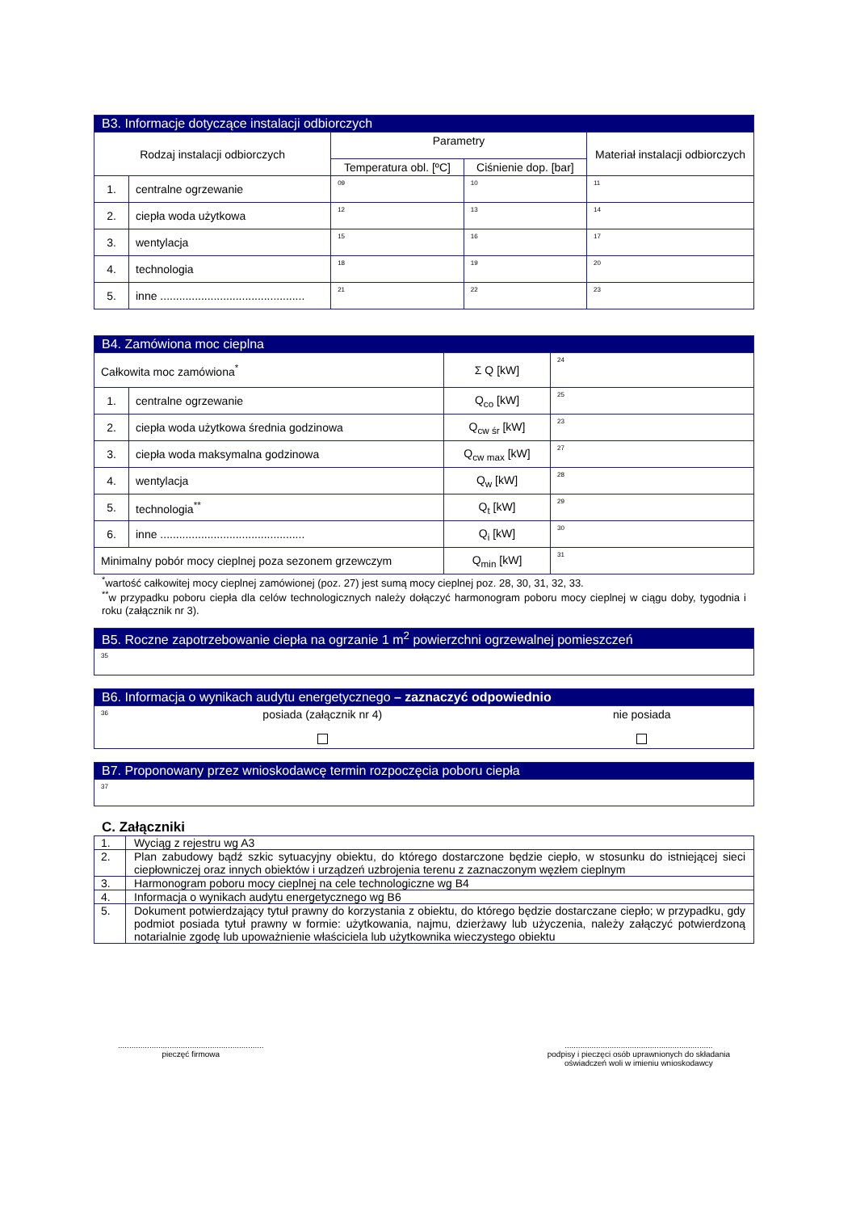| B3. Informacje dotyczące instalacji odbiorczych | | | | |
| --- | --- | --- | --- | --- |
| Rodzaj instalacji odbiorczych | | Parametry | | Materiał instalacji odbiorczych |
| | | Temperatura obl. [ºC] | Ciśnienie dop. [bar] | |
| 1. | centralne ogrzewanie | 09 | 10 | 11 |
| 2. | ciepła woda użytkowa | 12 | 13 | 14 |
| 3. | wentylacja | 15 | 16 | 17 |
| 4. | technologia | 18 | 19 | 20 |
| 5. | inne .............................................. | 21 | 22 | 23 |
| B4. Zamówiona moc cieplna | | | |
| --- | --- | --- | --- |
| Całkowita moc zamówiona<sup>*</sup> | | Σ Q [kW] | 24 |
| 1. | centralne ogrzewanie | Q<sub>co</sub> [kW] | 25 |
| 2. | ciepła woda użytkowa średnia godzinowa | Q<sub>cw śr</sub> [kW] | 23 |
| 3. | ciepła woda maksymalna godzinowa | Q<sub>cw max</sub> [kW] | 27 |
| 4. | wentylacja | Q<sub>w</sub> [kW] | 28 |
| 5. | technologia<sup>**</sup> | Q<sub>t</sub> [kW] | 29 |
| 6. | inne .............................................. | Q<sub>i</sub> [kW] | 30 |
| Minimalny pobór mocy cieplnej poza sezonem grzewczym | | Q<sub>min</sub> [kW] | 31 |
<sup>*</sup> wartość całkowitej mocy cieplnej zamówionej (poz. 27) jest sumą mocy cieplnej poz. 28, 30, 31, 32, 33.
<sup>**</sup> w przypadku poboru ciepła dla celów technologicznych należy dołączyć harmonogram poboru mocy cieplnej w ciągu doby, tygodnia i roku (załącznik nr 3).
| B5. Roczne zapotrzebowanie ciepła na ogrzanie 1 m<sup>2</sup> powierzchni ogrzewalnej pomieszczeń |
| --- |
| 35 |
| B6. Informacja o wynikach audytu energetycznego – zaznaczyć odpowiednio | | |
| --- | --- | --- |
| 36 | posiada (załącznik nr 4) | nie posiada |
| B7. Proponowany przez wnioskodawcę termin rozpoczęcia poboru ciepła |
| --- |
| 37 |
C. Załączniki
| 1. | Wyciąg z rejestru wg A3 |
| 2. | Plan zabudowy bądź szkic sytuacyjny obiektu, do którego dostarczone będzie ciepło, w stosunku do istniejącej sieci ciepłowniczej oraz innych obiektów i urządzeń uzbrojenia terenu z zaznaczonym węzłem cieplnym |
| 3. | Harmonogram poboru mocy cieplnej na cele technologiczne wg B4 |
| 4. | Informacja o wynikach audytu energetycznego wg B6 |
| 5. | Dokument potwierdzający tytuł prawny do korzystania z obiektu, do którego będzie dostarczane ciepło; w przypadku, gdy podmiot posiada tytuł prawny w formie: użytkowania, najmu, dzierżawy lub użyczenia, należy załączyć potwierdzoną notarialnie zgodę lub upoważnienie właściciela lub użytkownika wieczystego obiektu |
.................................................................
pieczęć firmowa
..................................................................
podpisy i pieczęci osób uprawnionych do składania
oświadczeń woli w imieniu wnioskodawcy